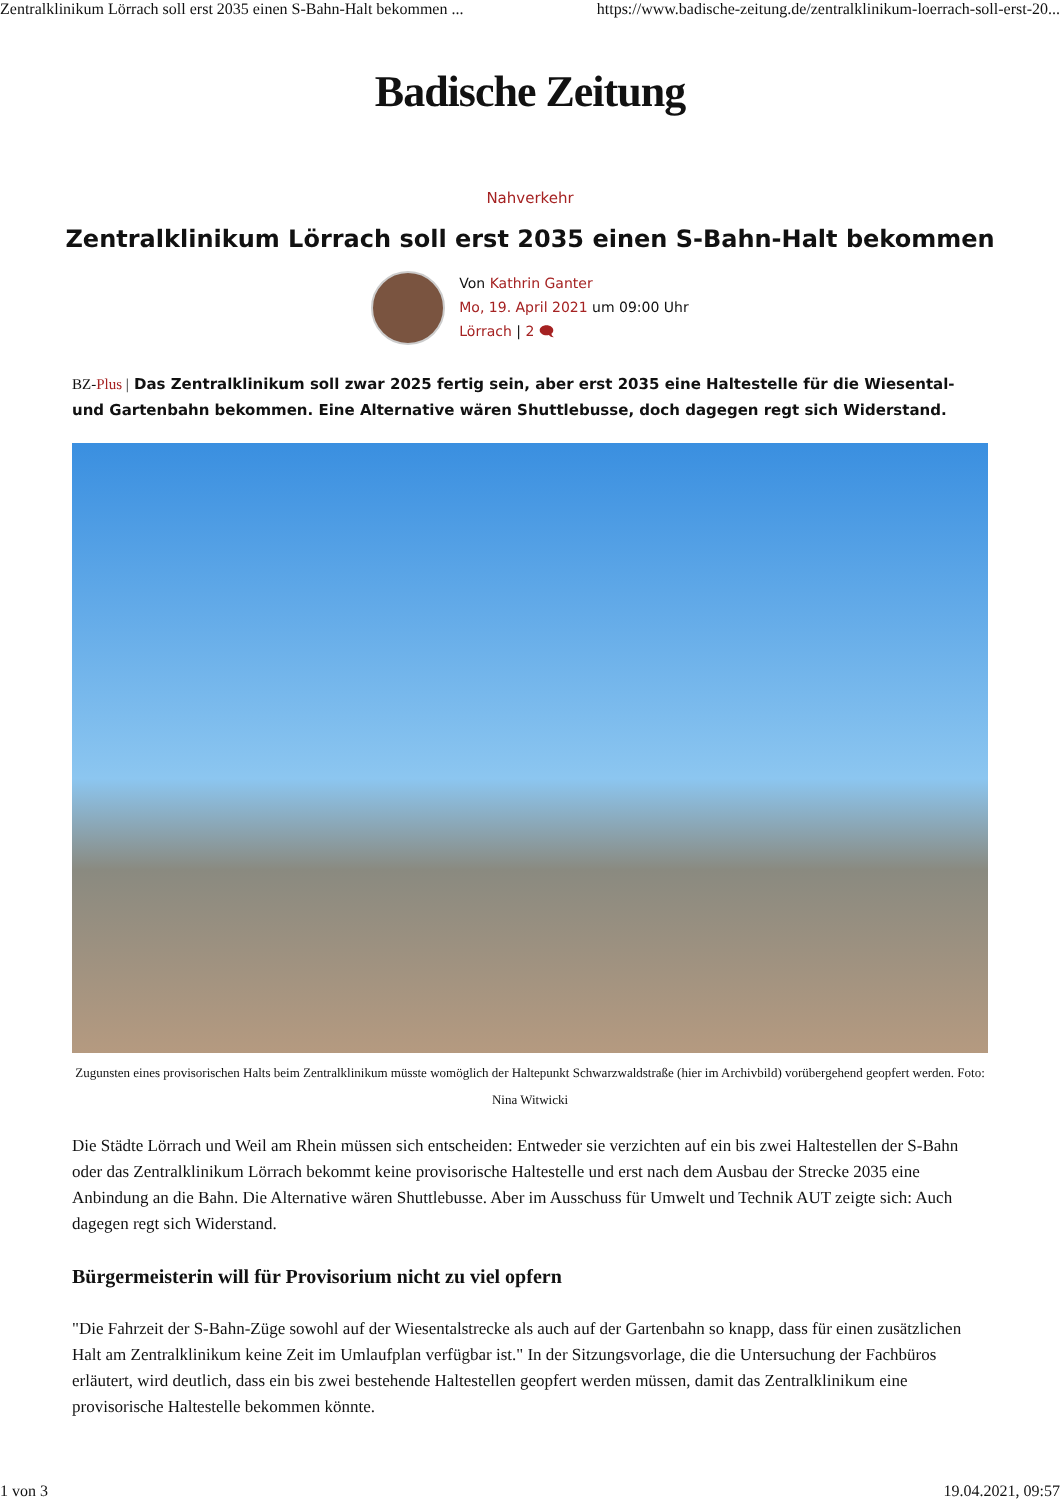Zentralklinikum Lörrach soll erst 2035 einen S-Bahn-Halt bekommen ... https://www.badische-zeitung.de/zentralklinikum-loerrach-soll-erst-20...
Badische Zeitung
Nahverkehr
Zentralklinikum Lörrach soll erst 2035 einen S-Bahn-Halt bekommen
Von Kathrin Ganter
Mo, 19. April 2021 um 09:00 Uhr
Lörrach | 2 🗨
BZ-Plus | Das Zentralklinikum soll zwar 2025 fertig sein, aber erst 2035 eine Haltestelle für die Wiesental- und Gartenbahn bekommen. Eine Alternative wären Shuttlebusse, doch dagegen regt sich Widerstand.
Zugunsten eines provisorischen Halts beim Zentralklinikum müsste womöglich der Haltepunkt Schwarzwaldstraße (hier im Archivbild) vorübergehend geopfert werden. Foto: Nina Witwicki
Die Städte Lörrach und Weil am Rhein müssen sich entscheiden: Entweder sie verzichten auf ein bis zwei Haltestellen der S-Bahn oder das Zentralklinikum Lörrach bekommt keine provisorische Haltestelle und erst nach dem Ausbau der Strecke 2035 eine Anbindung an die Bahn. Die Alternative wären Shuttlebusse. Aber im Ausschuss für Umwelt und Technik AUT zeigte sich: Auch dagegen regt sich Widerstand.
Bürgermeisterin will für Provisorium nicht zu viel opfern
"Die Fahrzeit der S-Bahn-Züge sowohl auf der Wiesentalstrecke als auch auf der Gartenbahn so knapp, dass für einen zusätzlichen Halt am Zentralklinikum keine Zeit im Umlaufplan verfügbar ist." In der Sitzungsvorlage, die die Untersuchung der Fachbüros erläutert, wird deutlich, dass ein bis zwei bestehende Haltestellen geopfert werden müssen, damit das Zentralklinikum eine provisorische Haltestelle bekommen könnte.
1 von 3 19.04.2021, 09:57